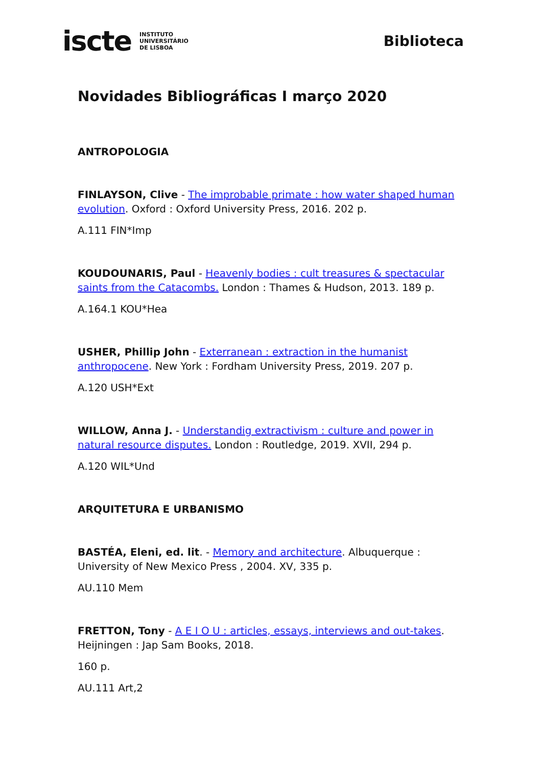iscte INSTITUTO
UNIVERSITÁRIO
DE LISBOA
Biblioteca
Novidades Bibliográficas I março 2020
ANTROPOLOGIA
FINLAYSON, Clive - The improbable primate : how water shaped human evolution. Oxford : Oxford University Press, 2016. 202 p.
A.111 FIN*Imp
KOUDOUNARIS, Paul - Heavenly bodies : cult treasures & spectacular saints from the Catacombs. London : Thames & Hudson, 2013. 189 p.
A.164.1 KOU*Hea
USHER, Phillip John - Exterranean : extraction in the humanist anthropocene. New York : Fordham University Press, 2019. 207 p.
A.120 USH*Ext
WILLOW, Anna J. - Understandig extractivism : culture and power in natural resource disputes. London : Routledge, 2019. XVII, 294 p.
A.120 WIL*Und
ARQUITETURA E URBANISMO
BASTÉA, Eleni, ed. lit. - Memory and architecture. Albuquerque : University of New Mexico Press , 2004. XV, 335 p.
AU.110 Mem
FRETTON, Tony - A E I O U : articles, essays, interviews and out-takes. Heijningen : Jap Sam Books, 2018.
160 p.
AU.111 Art,2